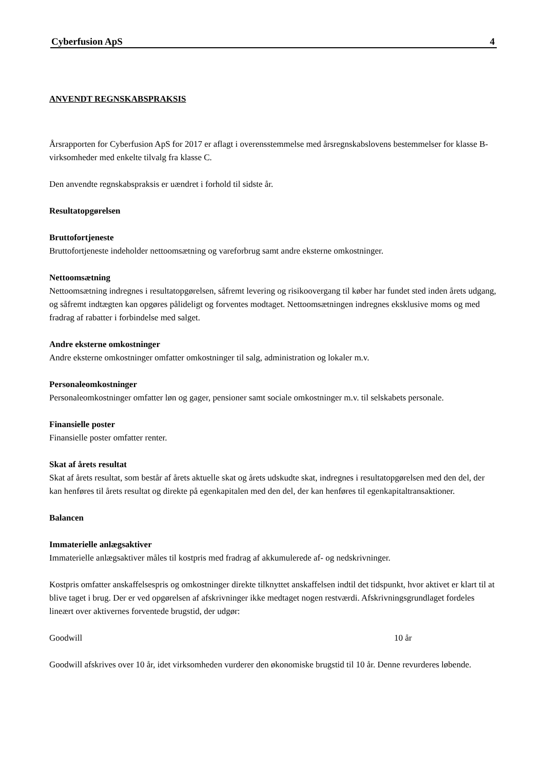Cyberfusion ApS 4
ANVENDT REGNSKABSPRAKSIS
Årsrapporten for Cyberfusion ApS for 2017 er aflagt i overensstemmelse med årsregnskabslovens bestemmelser for klasse B-virksomheder med enkelte tilvalg fra klasse C.
Den anvendte regnskabspraksis er uændret i forhold til sidste år.
Resultatopgørelsen
Bruttofortjeneste
Bruttofortjeneste indeholder nettoomsætning og vareforbrug samt andre eksterne omkostninger.
Nettoomsætning
Nettoomsætning indregnes i resultatopgørelsen, såfremt levering og risikoovergang til køber har fundet sted inden årets udgang, og såfremt indtægten kan opgøres pålideligt og forventes modtaget. Nettoomsætningen indregnes eksklusive moms og med fradrag af rabatter i forbindelse med salget.
Andre eksterne omkostninger
Andre eksterne omkostninger omfatter omkostninger til salg, administration og lokaler m.v.
Personaleomkostninger
Personaleomkostninger omfatter løn og gager, pensioner samt sociale omkostninger m.v. til selskabets personale.
Finansielle poster
Finansielle poster omfatter renter.
Skat af årets resultat
Skat af årets resultat, som består af årets aktuelle skat og årets udskudte skat, indregnes i resultatopgørelsen med den del, der kan henføres til årets resultat og direkte på egenkapitalen med den del, der kan henføres til egenkapitaltransaktioner.
Balancen
Immaterielle anlægsaktiver
Immaterielle anlægsaktiver måles til kostpris med fradrag af akkumulerede af- og nedskrivninger.
Kostpris omfatter anskaffelsespris og omkostninger direkte tilknyttet anskaffelsen indtil det tidspunkt, hvor aktivet er klart til at blive taget i brug. Der er ved opgørelsen af afskrivninger ikke medtaget nogen restværdi. Afskrivningsgrundlaget fordeles lineært over aktivernes forventede brugstid, der udgør:
Goodwill 10 år
Goodwill afskrives over 10 år, idet virksomheden vurderer den økonomiske brugstid til 10 år. Denne revurderes løbende.